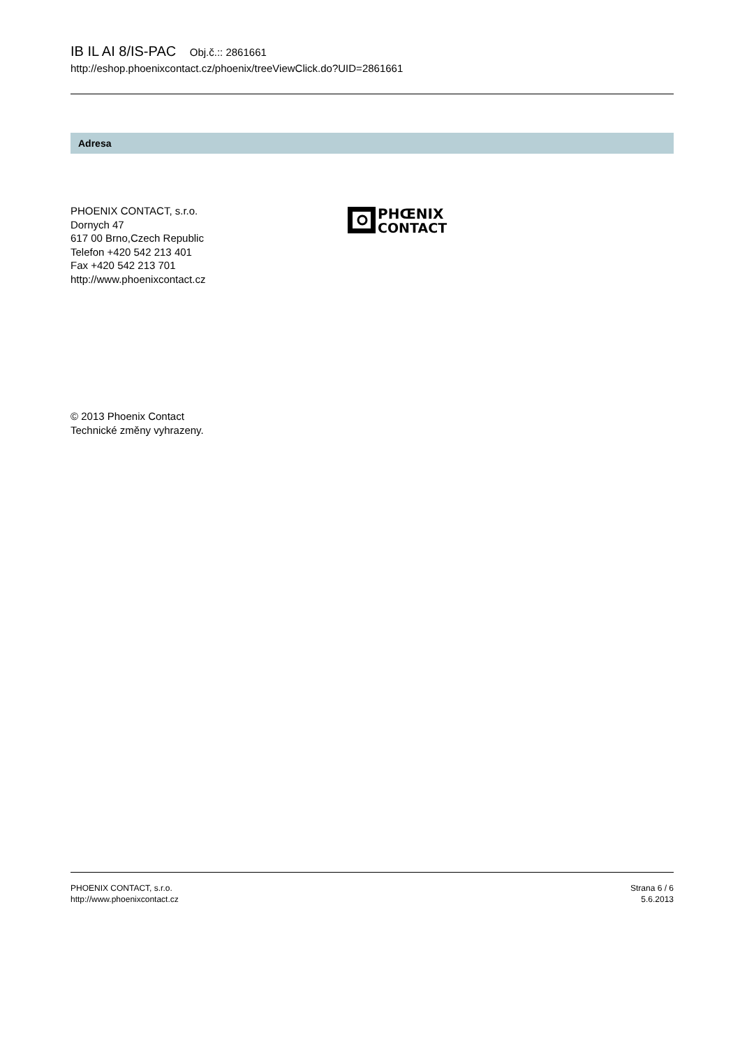IB IL AI 8/IS-PAC Obj.č.:: 2861661
http://eshop.phoenixcontact.cz/phoenix/treeViewClick.do?UID=2861661
Adresa
PHOENIX CONTACT, s.r.o.
Dornych 47
617 00 Brno,Czech Republic
Telefon +420 542 213 401
Fax +420 542 213 701
http://www.phoenixcontact.cz
PHŒNIX
CONTACT
© 2013 Phoenix Contact
Technické změny vyhrazeny.
PHOENIX CONTACT, s.r.o.
http://www.phoenixcontact.cz
Strana 6 / 6
5.6.2013